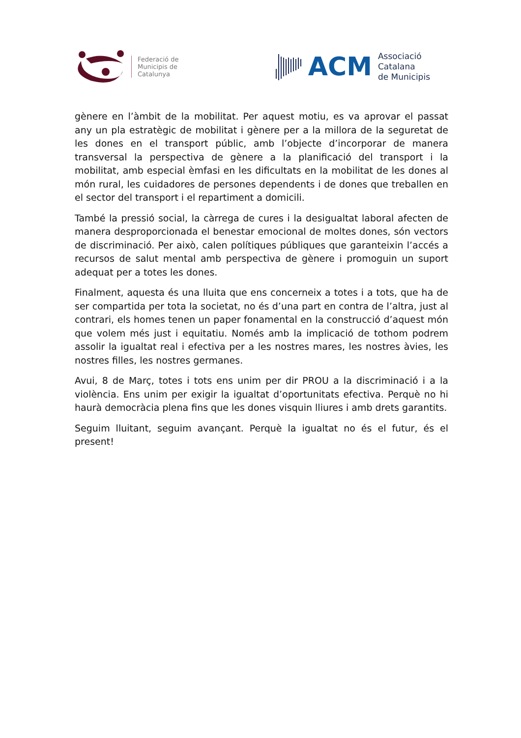Federació de
Municipis de
Catalunya
ACM
Associació
Catalana
de Municipis
gènere en l’àmbit de la mobilitat. Per aquest motiu, es va aprovar el passat any un pla estratègic de mobilitat i gènere per a la millora de la seguretat de les dones en el transport públic, amb l’objecte d’incorporar de manera transversal la perspectiva de gènere a la planificació del transport i la mobilitat, amb especial èmfasi en les dificultats en la mobilitat de les dones al món rural, les cuidadores de persones dependents i de dones que treballen en el sector del transport i el repartiment a domicili.
També la pressió social, la càrrega de cures i la desigualtat laboral afecten de manera desproporcionada el benestar emocional de moltes dones, són vectors de discriminació. Per això, calen polítiques públiques que garanteixin l’accés a recursos de salut mental amb perspectiva de gènere i promoguin un suport adequat per a totes les dones.
Finalment, aquesta és una lluita que ens concerneix a totes i a tots, que ha de ser compartida per tota la societat, no és d’una part en contra de l’altra, just al contrari, els homes tenen un paper fonamental en la construcció d’aquest món que volem més just i equitatiu. Només amb la implicació de tothom podrem assolir la igualtat real i efectiva per a les nostres mares, les nostres àvies, les nostres filles, les nostres germanes.
Avui, 8 de Març, totes i tots ens unim per dir PROU a la discriminació i a la violència. Ens unim per exigir la igualtat d’oportunitats efectiva. Perquè no hi haurà democràcia plena fins que les dones visquin lliures i amb drets garantits.
Seguim lluitant, seguim avançant. Perquè la igualtat no és el futur, és el present!